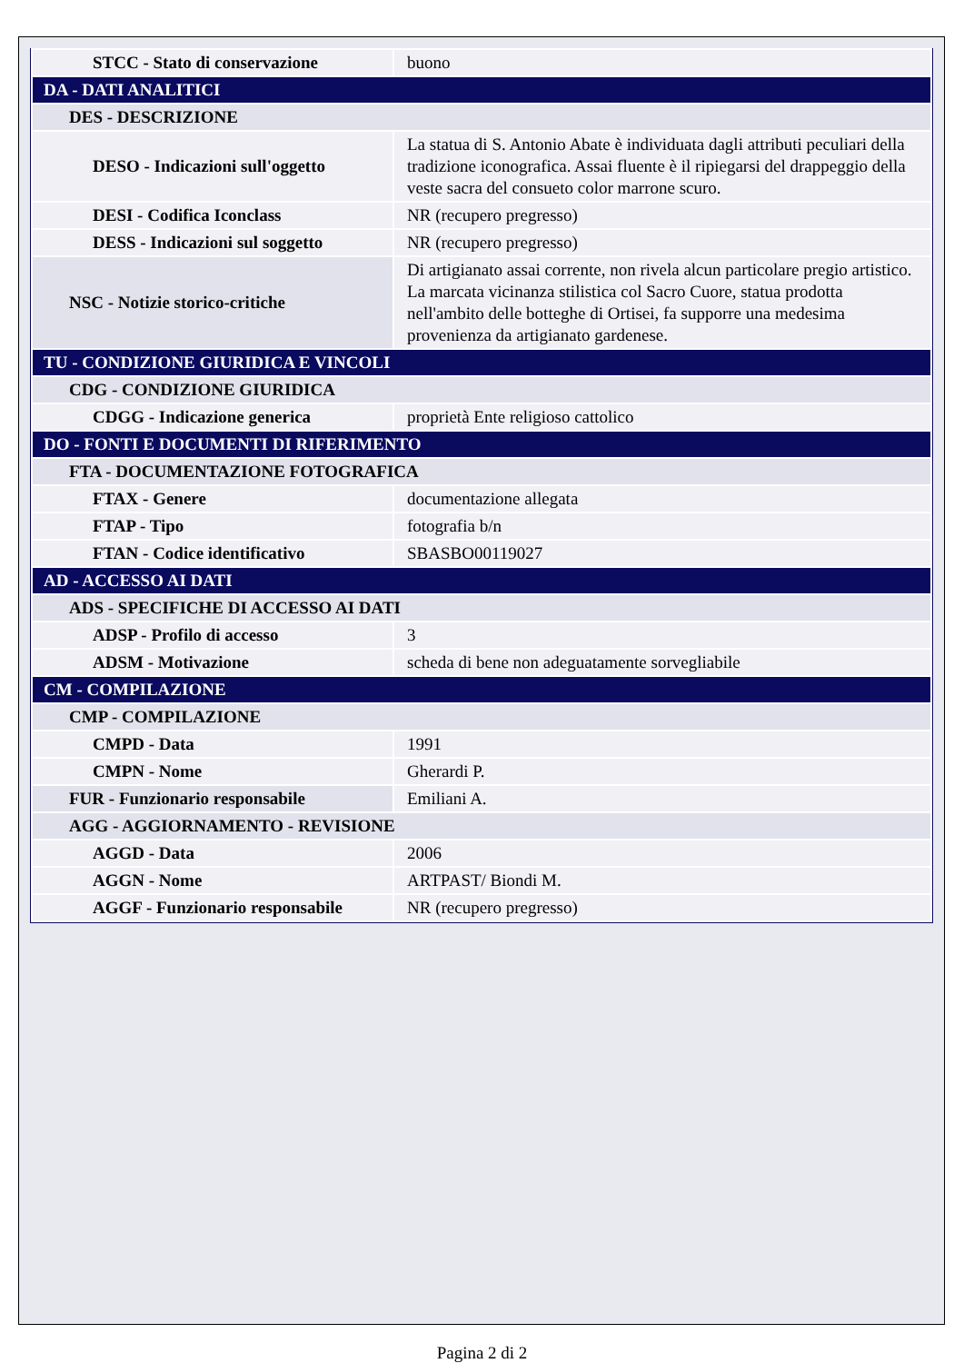| STCC - Stato di conservazione | buono |
| DA - DATI ANALITICI | |
| DES - DESCRIZIONE | |
| DESO - Indicazioni sull'oggetto | La statua di S. Antonio Abate è individuata dagli attributi peculiari della tradizione iconografica. Assai fluente è il ripiegarsi del drappeggio della veste sacra del consueto color marrone scuro. |
| DESI - Codifica Iconclass | NR (recupero pregresso) |
| DESS - Indicazioni sul soggetto | NR (recupero pregresso) |
| NSC - Notizie storico-critiche | Di artigianato assai corrente, non rivela alcun particolare pregio artistico. La marcata vicinanza stilistica col Sacro Cuore, statua prodotta nell'ambito delle botteghe di Ortisei, fa supporre una medesima provenienza da artigianato gardenese. |
| TU - CONDIZIONE GIURIDICA E VINCOLI | |
| CDG - CONDIZIONE GIURIDICA | |
| CDGG - Indicazione generica | proprietà Ente religioso cattolico |
| DO - FONTI E DOCUMENTI DI RIFERIMENTO | |
| FTA - DOCUMENTAZIONE FOTOGRAFICA | |
| FTAX - Genere | documentazione allegata |
| FTAP - Tipo | fotografia b/n |
| FTAN - Codice identificativo | SBASBO00119027 |
| AD - ACCESSO AI DATI | |
| ADS - SPECIFICHE DI ACCESSO AI DATI | |
| ADSP - Profilo di accesso | 3 |
| ADSM - Motivazione | scheda di bene non adeguatamente sorvegliabile |
| CM - COMPILAZIONE | |
| CMP - COMPILAZIONE | |
| CMPD - Data | 1991 |
| CMPN - Nome | Gherardi P. |
| FUR - Funzionario responsabile | Emiliani A. |
| AGG - AGGIORNAMENTO - REVISIONE | |
| AGGD - Data | 2006 |
| AGGN - Nome | ARTPAST/ Biondi M. |
| AGGF - Funzionario responsabile | NR (recupero pregresso) |
Pagina 2 di 2